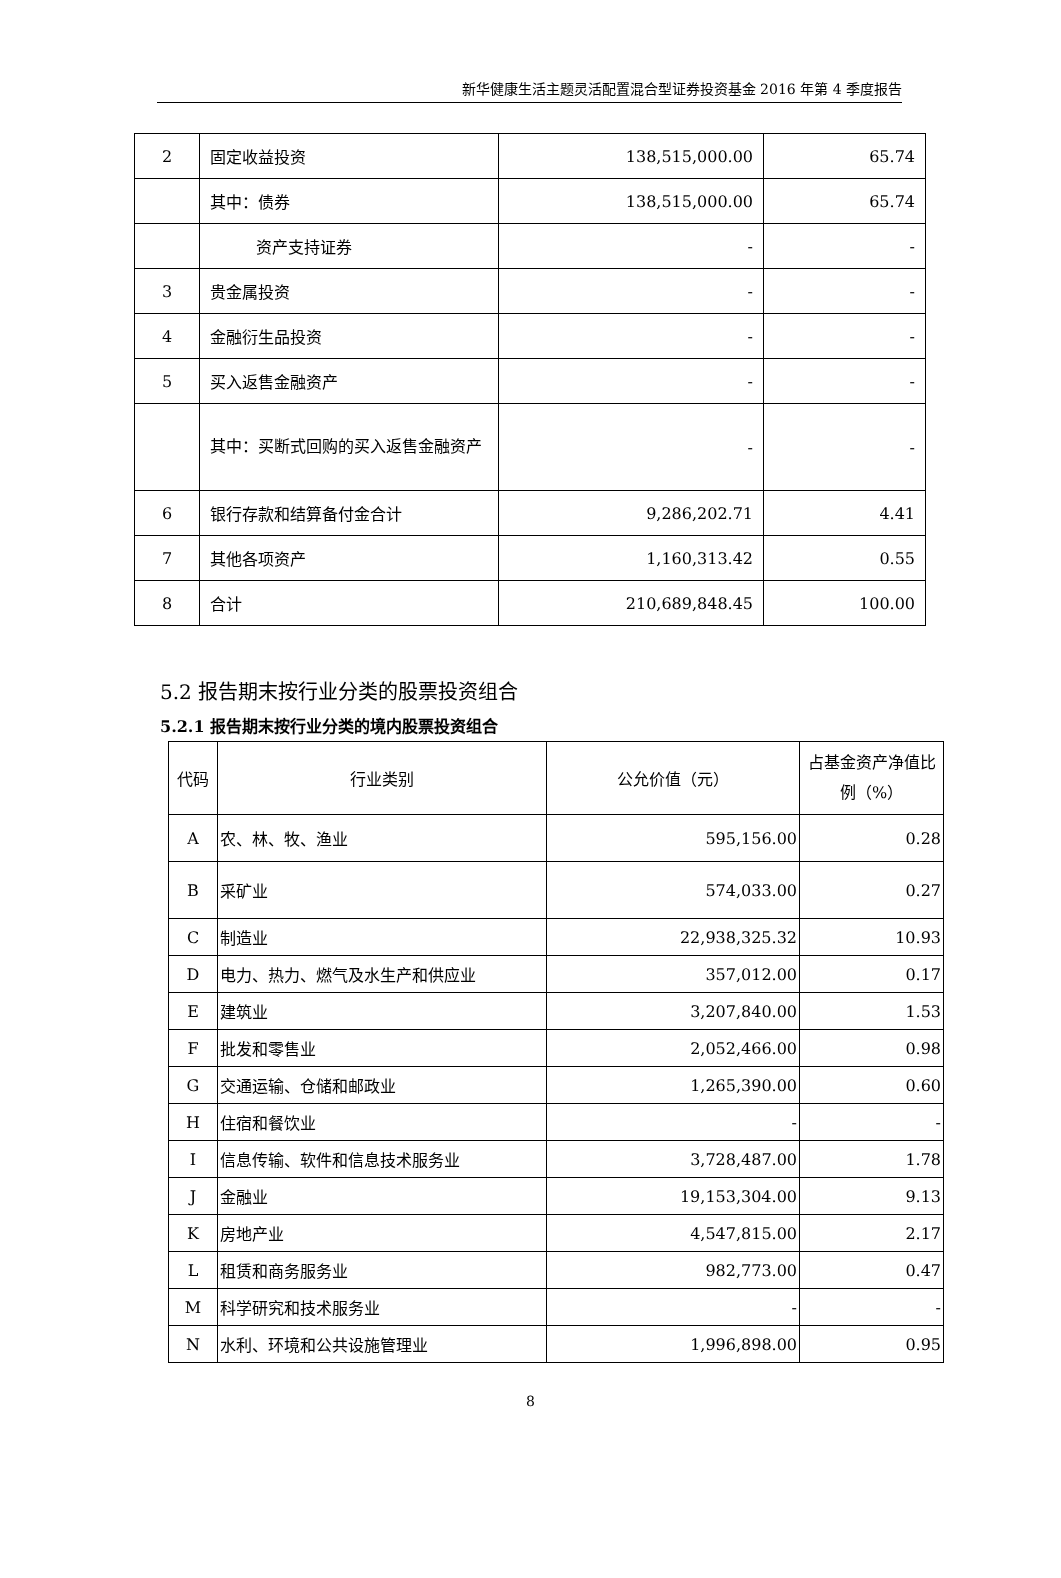新华健康生活主题灵活配置混合型证券投资基金 2016 年第 4 季度报告
| 2 | 固定收益投资 | 138,515,000.00 | 65.74 |
| | 其中：债券 | 138,515,000.00 | 65.74 |
| | 资产支持证券 | - | - |
| 3 | 贵金属投资 | - | - |
| 4 | 金融衍生品投资 | - | - |
| 5 | 买入返售金融资产 | - | - |
| | 其中：买断式回购的买入返售金融资产 | - | - |
| 6 | 银行存款和结算备付金合计 | 9,286,202.71 | 4.41 |
| 7 | 其他各项资产 | 1,160,313.42 | 0.55 |
| 8 | 合计 | 210,689,848.45 | 100.00 |
5.2 报告期末按行业分类的股票投资组合
5.2.1 报告期末按行业分类的境内股票投资组合
| 代码 | 行业类别 | 公允价值（元） | 占基金资产净值比例（%） |
| --- | --- | --- | --- |
| A | 农、林、牧、渔业 | 595,156.00 | 0.28 |
| B | 采矿业 | 574,033.00 | 0.27 |
| C | 制造业 | 22,938,325.32 | 10.93 |
| D | 电力、热力、燃气及水生产和供应业 | 357,012.00 | 0.17 |
| E | 建筑业 | 3,207,840.00 | 1.53 |
| F | 批发和零售业 | 2,052,466.00 | 0.98 |
| G | 交通运输、仓储和邮政业 | 1,265,390.00 | 0.60 |
| H | 住宿和餐饮业 | - | - |
| I | 信息传输、软件和信息技术服务业 | 3,728,487.00 | 1.78 |
| J | 金融业 | 19,153,304.00 | 9.13 |
| K | 房地产业 | 4,547,815.00 | 2.17 |
| L | 租赁和商务服务业 | 982,773.00 | 0.47 |
| M | 科学研究和技术服务业 | - | - |
| N | 水利、环境和公共设施管理业 | 1,996,898.00 | 0.95 |
8